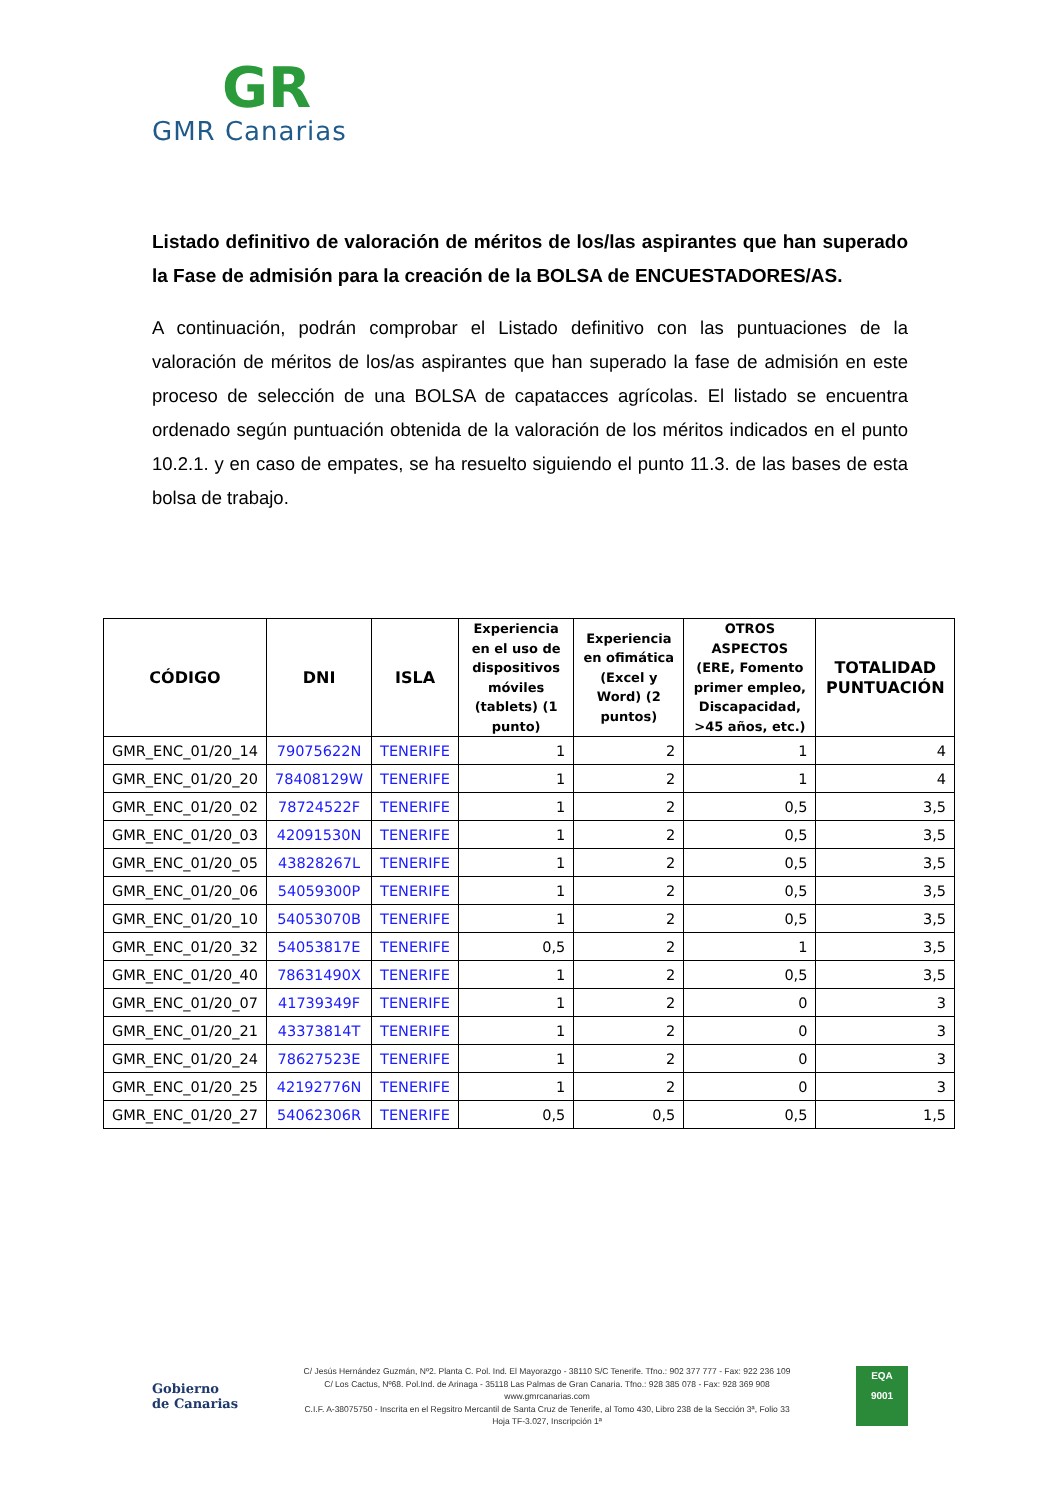GR
GMR Canarias
Listado definitivo de valoración de méritos de los/las aspirantes que han superado la Fase de admisión para la creación de la BOLSA de ENCUESTADORES/AS.
A continuación, podrán comprobar el Listado definitivo con las puntuaciones de la valoración de méritos de los/as aspirantes que han superado la fase de admisión en este proceso de selección de una BOLSA de capatacces agrícolas. El listado se encuentra ordenado según puntuación obtenida de la valoración de los méritos indicados en el punto 10.2.1. y en caso de empates, se ha resuelto siguiendo el punto 11.3. de las bases de esta bolsa de trabajo.
| CÓDIGO | DNI | ISLA | Experiencia en el uso de dispositivos móviles (tablets) (1 punto) | Experiencia en ofimática (Excel y Word) (2 puntos) | OTROS ASPECTOS (ERE, Fomento primer empleo, Discapacidad, >45 años, etc.) | TOTALIDAD PUNTUACIÓN |
| --- | --- | --- | --- | --- | --- | --- |
| GMR_ENC_01/20_14 | 79075622N | TENERIFE | 1 | 2 | 1 | 4 |
| GMR_ENC_01/20_20 | 78408129W | TENERIFE | 1 | 2 | 1 | 4 |
| GMR_ENC_01/20_02 | 78724522F | TENERIFE | 1 | 2 | 0,5 | 3,5 |
| GMR_ENC_01/20_03 | 42091530N | TENERIFE | 1 | 2 | 0,5 | 3,5 |
| GMR_ENC_01/20_05 | 43828267L | TENERIFE | 1 | 2 | 0,5 | 3,5 |
| GMR_ENC_01/20_06 | 54059300P | TENERIFE | 1 | 2 | 0,5 | 3,5 |
| GMR_ENC_01/20_10 | 54053070B | TENERIFE | 1 | 2 | 0,5 | 3,5 |
| GMR_ENC_01/20_32 | 54053817E | TENERIFE | 0,5 | 2 | 1 | 3,5 |
| GMR_ENC_01/20_40 | 78631490X | TENERIFE | 1 | 2 | 0,5 | 3,5 |
| GMR_ENC_01/20_07 | 41739349F | TENERIFE | 1 | 2 | 0 | 3 |
| GMR_ENC_01/20_21 | 43373814T | TENERIFE | 1 | 2 | 0 | 3 |
| GMR_ENC_01/20_24 | 78627523E | TENERIFE | 1 | 2 | 0 | 3 |
| GMR_ENC_01/20_25 | 42192776N | TENERIFE | 1 | 2 | 0 | 3 |
| GMR_ENC_01/20_27 | 54062306R | TENERIFE | 0,5 | 0,5 | 0,5 | 1,5 |
Gobierno
de Canarias
C/ Jesús Hernández Guzmán, Nº2. Planta C. Pol. Ind. El Mayorazgo - 38110 S/C Tenerife. Tfno.: 902 377 777 - Fax: 922 236 109
C/ Los Cactus, Nº68. Pol.Ind. de Arinaga - 35118 Las Palmas de Gran Canaria. Tfno.: 928 385 078 - Fax: 928 369 908
www.gmrcanarias.com
C.I.F. A-38075750 - Inscrita en el Regsitro Mercantil de Santa Cruz de Tenerife, al Tomo 430, Libro 238 de la Sección 3ª, Folio 33
Hoja TF-3.027, Inscripción 1ª
EQA
9001